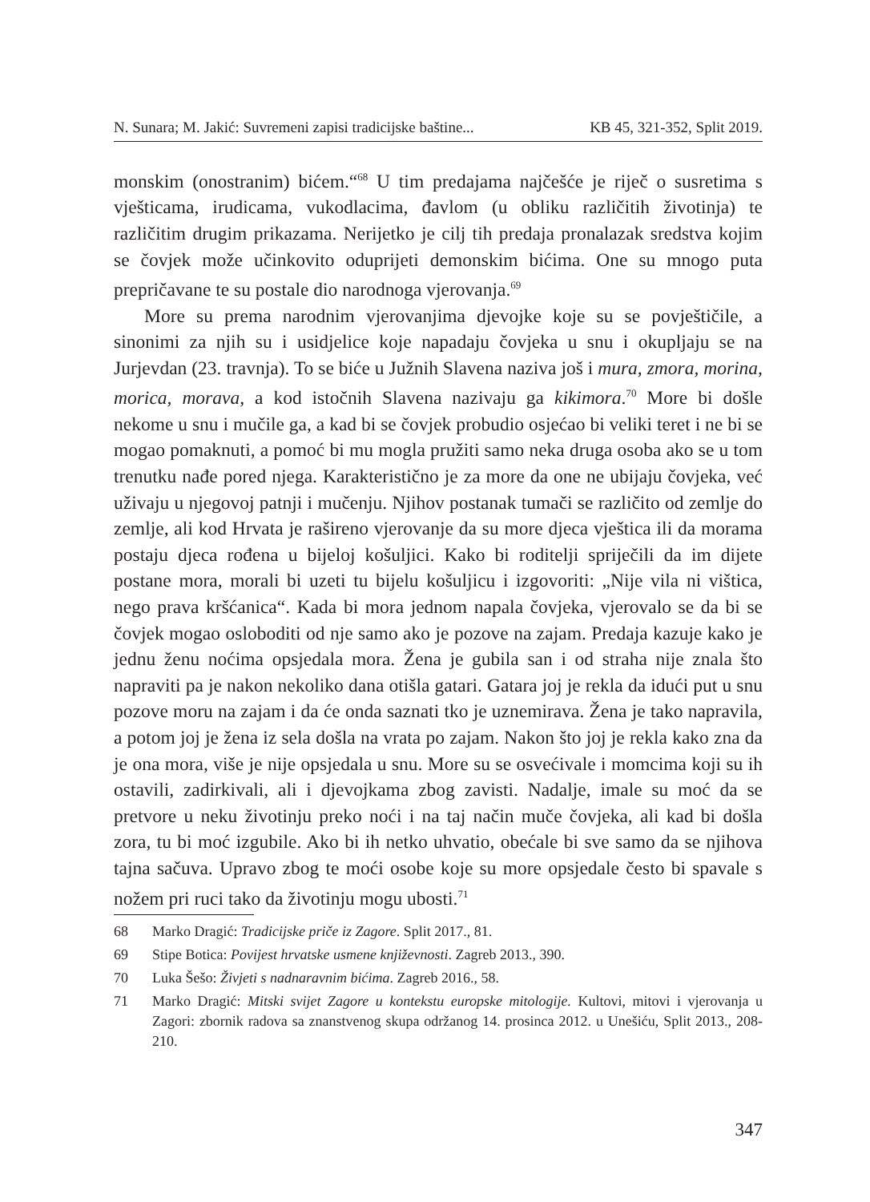N. Sunara; M. Jakić: Suvremeni zapisi tradicijske baštine... KB 45, 321-352, Split 2019.
monskim (onostranim) bićem.“<sup>68</sup> U tim predajama najčešće je riječ o susretima s vješticama, irudicama, vukodlacima, đavlom (u obliku različitih životinja) te različitim drugim prikazama. Nerijetko je cilj tih predaja pronalazak sredstva kojim se čovjek može učinkovito oduprijeti demonskim bićima. One su mnogo puta prepričavane te su postale dio narodnoga vjerovanja.<sup>69</sup>
More su prema narodnim vjerovanjima djevojke koje su se povještičile, a sinonimi za njih su i usidjelice koje napadaju čovjeka u snu i okupljaju se na Jurjevdan (23. travnja). To se biće u Južnih Slavena naziva još i mura, zmora, morina, morica, morava, a kod istočnih Slavena nazivaju ga kikimora.<sup>70</sup> More bi došle nekome u snu i mučile ga, a kad bi se čovjek probudio osjećao bi veliki teret i ne bi se mogao pomaknuti, a pomoć bi mu mogla pružiti samo neka druga osoba ako se u tom trenutku nađe pored njega. Karakteristično je za more da one ne ubijaju čovjeka, već uživaju u njegovoj patnji i mučenju. Njihov postanak tumači se različito od zemlje do zemlje, ali kod Hrvata je rašireno vjerovanje da su more djeca vještica ili da morama postaju djeca rođena u bijeloj košuljici. Kako bi roditelji spriječili da im dijete postane mora, morali bi uzeti tu bijelu košuljicu i izgovoriti: „Nije vila ni vištica, nego prava kršćanica“. Kada bi mora jednom napala čovjeka, vjerovalo se da bi se čovjek mogao osloboditi od nje samo ako je pozove na zajam. Predaja kazuje kako je jednu ženu noćima opsjedala mora. Žena je gubila san i od straha nije znala što napraviti pa je nakon nekoliko dana otišla gatari. Gatara joj je rekla da idući put u snu pozove moru na zajam i da će onda saznati tko je uznemirava. Žena je tako napravila, a potom joj je žena iz sela došla na vrata po zajam. Nakon što joj je rekla kako zna da je ona mora, više je nije opsjedala u snu. More su se osvećivale i momcima koji su ih ostavili, zadirkivali, ali i djevojkama zbog zavisti. Nadalje, imale su moć da se pretvore u neku životinju preko noći i na taj način muče čovjeka, ali kad bi došla zora, tu bi moć izgubile. Ako bi ih netko uhvatio, obećale bi sve samo da se njihova tajna sačuva. Upravo zbog te moći osobe koje su more opsjedale često bi spavale s nožem pri ruci tako da životinju mogu ubosti.<sup>71</sup>
68 Marko Dragić: Tradicijske priče iz Zagore. Split 2017., 81.
69 Stipe Botica: Povijest hrvatske usmene književnosti. Zagreb 2013., 390.
70 Luka Šešo: Živjeti s nadnaravnim bićima. Zagreb 2016., 58.
71 Marko Dragić: Mitski svijet Zagore u kontekstu europske mitologije. Kultovi, mitovi i vjerovanja u Zagori: zbornik radova sa znanstvenog skupa održanog 14. prosinca 2012. u Unešiću, Split 2013., 208-210.
347